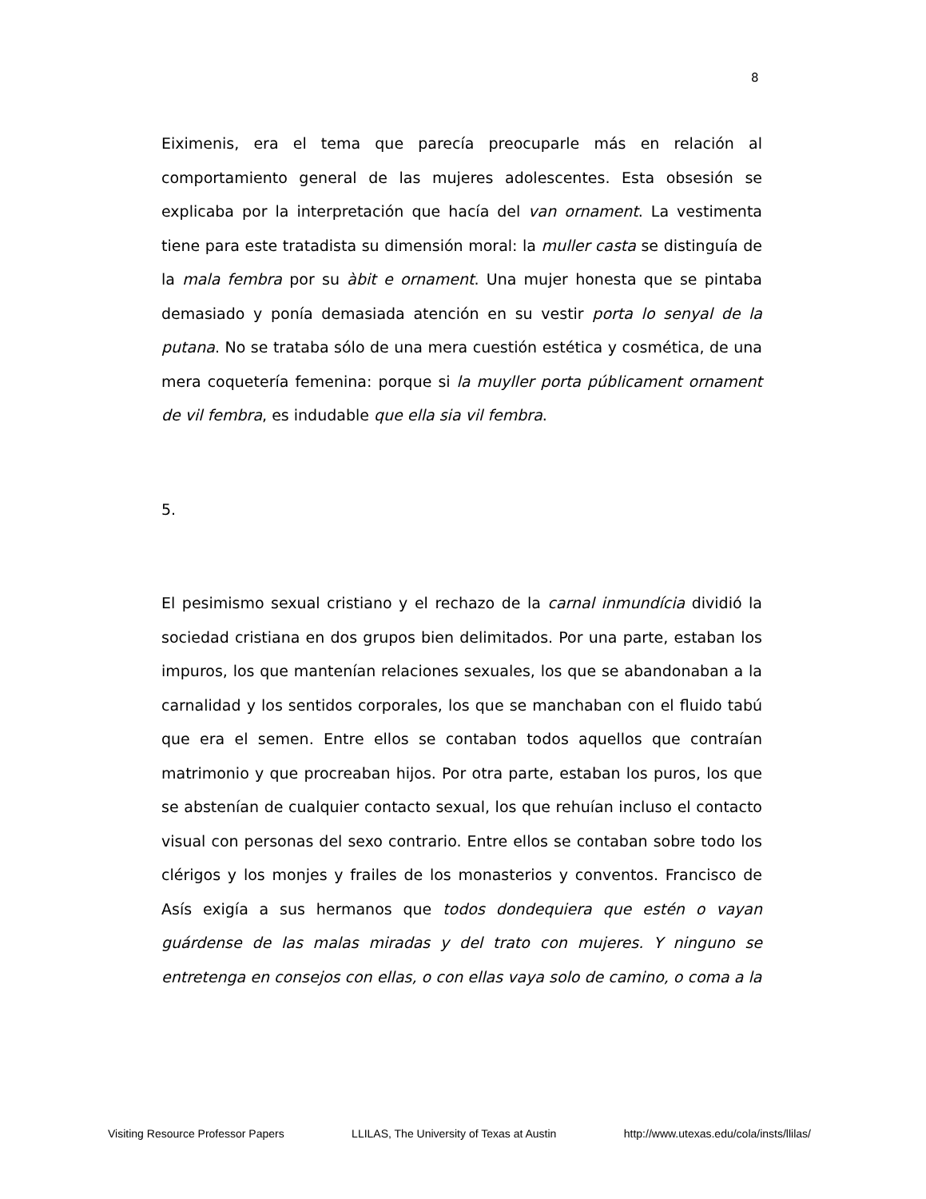8
Eiximenis, era el tema que parecía preocuparle más en relación al comportamiento general de las mujeres adolescentes. Esta obsesión se explicaba por la interpretación que hacía del van ornament. La vestimenta tiene para este tratadista su dimensión moral: la muller casta se distinguía de la mala fembra por su àbit e ornament. Una mujer honesta que se pintaba demasiado y ponía demasiada atención en su vestir porta lo senyal de la putana. No se trataba sólo de una mera cuestión estética y cosmética, de una mera coquetería femenina: porque si la muyller porta públicament ornament de vil fembra, es indudable que ella sia vil fembra.
5.
El pesimismo sexual cristiano y el rechazo de la carnal inmundícia dividió la sociedad cristiana en dos grupos bien delimitados. Por una parte, estaban los impuros, los que mantenían relaciones sexuales, los que se abandonaban a la carnalidad y los sentidos corporales, los que se manchaban con el fluido tabú que era el semen. Entre ellos se contaban todos aquellos que contraían matrimonio y que procreaban hijos. Por otra parte, estaban los puros, los que se abstenían de cualquier contacto sexual, los que rehuían incluso el contacto visual con personas del sexo contrario. Entre ellos se contaban sobre todo los clérigos y los monjes y frailes de los monasterios y conventos. Francisco de Asís exigía a sus hermanos que todos dondequiera que estén o vayan guárdense de las malas miradas y del trato con mujeres. Y ninguno se entretenga en consejos con ellas, o con ellas vaya solo de camino, o coma a la
Visiting Resource Professor Papers LLILAS, The University of Texas at Austin http://www.utexas.edu/cola/insts/llilas/